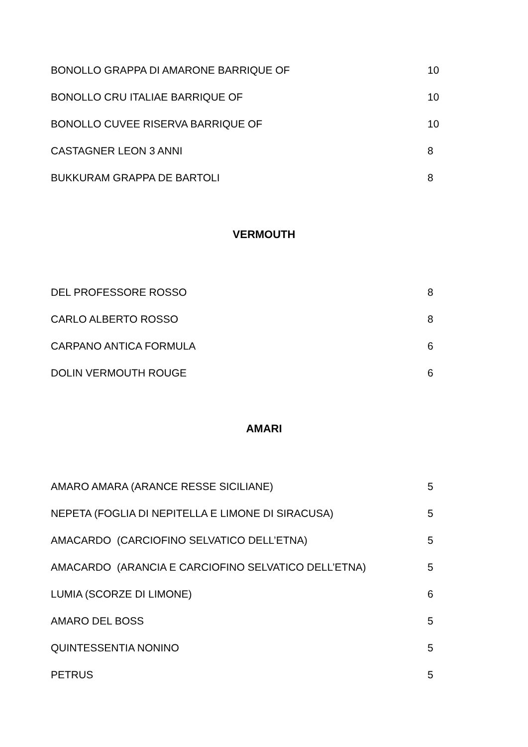| BONOLLO GRAPPA DI AMARONE BARRIQUE OF | 10 |
| BONOLLO CRU ITALIAE BARRIQUE OF | 10 |
| BONOLLO CUVEE RISERVA BARRIQUE OF | 10 |
| CASTAGNER LEON 3 ANNI | 8 |
| BUKKURAM GRAPPA DE BARTOLI | 8 |
VERMOUTH
| DEL PROFESSORE ROSSO | 8 |
| CARLO ALBERTO ROSSO | 8 |
| CARPANO ANTICA FORMULA | 6 |
| DOLIN VERMOUTH ROUGE | 6 |
AMARI
| AMARO AMARA (ARANCE RESSE SICILIANE) | 5 |
| NEPETA (FOGLIA DI NEPITELLA E LIMONE DI SIRACUSA) | 5 |
| AMACARDO (CARCIOFINO SELVATICO DELL’ETNA) | 5 |
| AMACARDO (ARANCIA E CARCIOFINO SELVATICO DELL’ETNA) | 5 |
| LUMIA (SCORZE DI LIMONE) | 6 |
| AMARO DEL BOSS | 5 |
| QUINTESSENTIA NONINO | 5 |
| PETRUS | 5 |